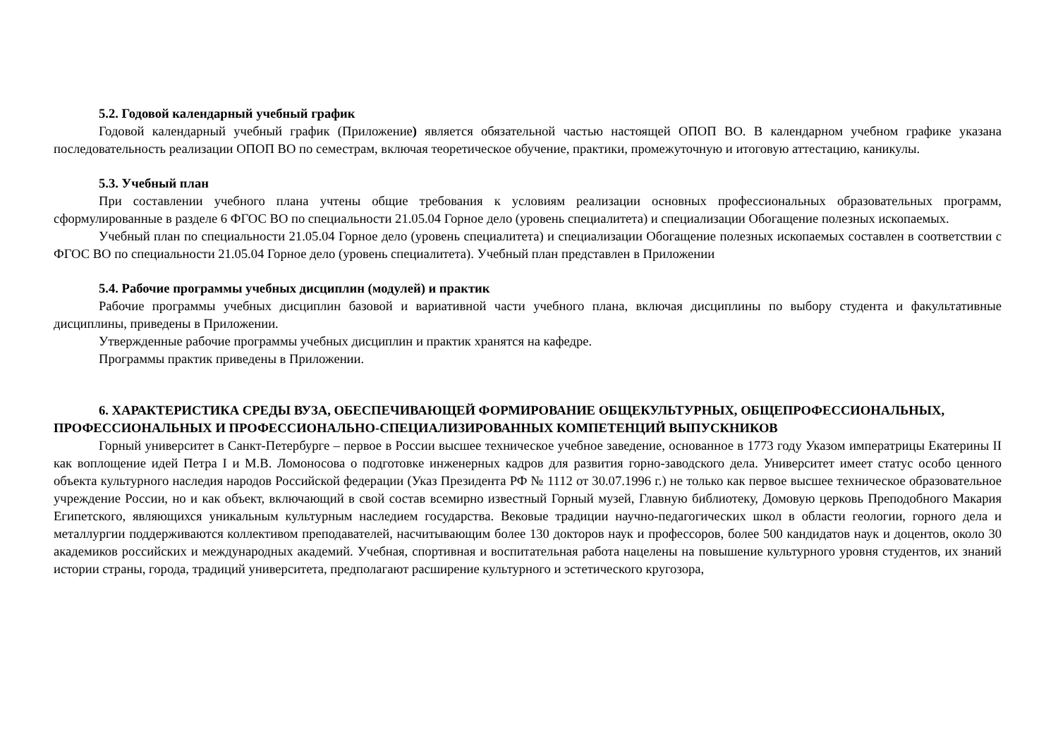5.2. Годовой календарный учебный график
Годовой календарный учебный график (Приложение) является обязательной частью настоящей ОПОП ВО. В календарном учебном графике указана последовательность реализации ОПОП ВО по семестрам, включая теоретическое обучение, практики, промежуточную и итоговую аттестацию, каникулы.
5.3. Учебный план
При составлении учебного плана учтены общие требования к условиям реализации основных профессиональных образовательных программ, сформулированные в разделе 6 ФГОС ВО по специальности 21.05.04 Горное дело (уровень специалитета) и специализации Обогащение полезных ископаемых.
Учебный план по специальности 21.05.04 Горное дело (уровень специалитета) и специализации Обогащение полезных ископаемых составлен в соответствии с ФГОС ВО по специальности 21.05.04 Горное дело (уровень специалитета). Учебный план представлен в Приложении
5.4. Рабочие программы учебных дисциплин (модулей) и практик
Рабочие программы учебных дисциплин базовой и вариативной части учебного плана, включая дисциплины по выбору студента и факультативные дисциплины, приведены в Приложении.
Утвержденные рабочие программы учебных дисциплин и практик хранятся на кафедре.
Программы практик приведены в Приложении.
6. ХАРАКТЕРИСТИКА СРЕДЫ ВУЗА, ОБЕСПЕЧИВАЮЩЕЙ ФОРМИРОВАНИЕ ОБЩЕКУЛЬТУРНЫХ, ОБЩЕПРОФЕССИОНАЛЬНЫХ, ПРОФЕССИОНАЛЬНЫХ И ПРОФЕССИОНАЛЬНО-СПЕЦИАЛИЗИРОВАННЫХ КОМПЕТЕНЦИЙ ВЫПУСКНИКОВ
Горный университет в Санкт-Петербурге – первое в России высшее техническое учебное заведение, основанное в 1773 году Указом императрицы Екатерины II как воплощение идей Петра I и М.В. Ломоносова о подготовке инженерных кадров для развития горно-заводского дела. Университет имеет статус особо ценного объекта культурного наследия народов Российской федерации (Указ Президента РФ № 1112 от 30.07.1996 г.) не только как первое высшее техническое образовательное учреждение России, но и как объект, включающий в свой состав всемирно известный Горный музей, Главную библиотеку, Домовую церковь Преподобного Макария Египетского, являющихся уникальным культурным наследием государства. Вековые традиции научно-педагогических школ в области геологии, горного дела и металлургии поддерживаются коллективом преподавателей, насчитывающим более 130 докторов наук и профессоров, более 500 кандидатов наук и доцентов, около 30 академиков российских и международных академий. Учебная, спортивная и воспитательная работа нацелены на повышение культурного уровня студентов, их знаний истории страны, города, традиций университета, предполагают расширение культурного и эстетического кругозора,